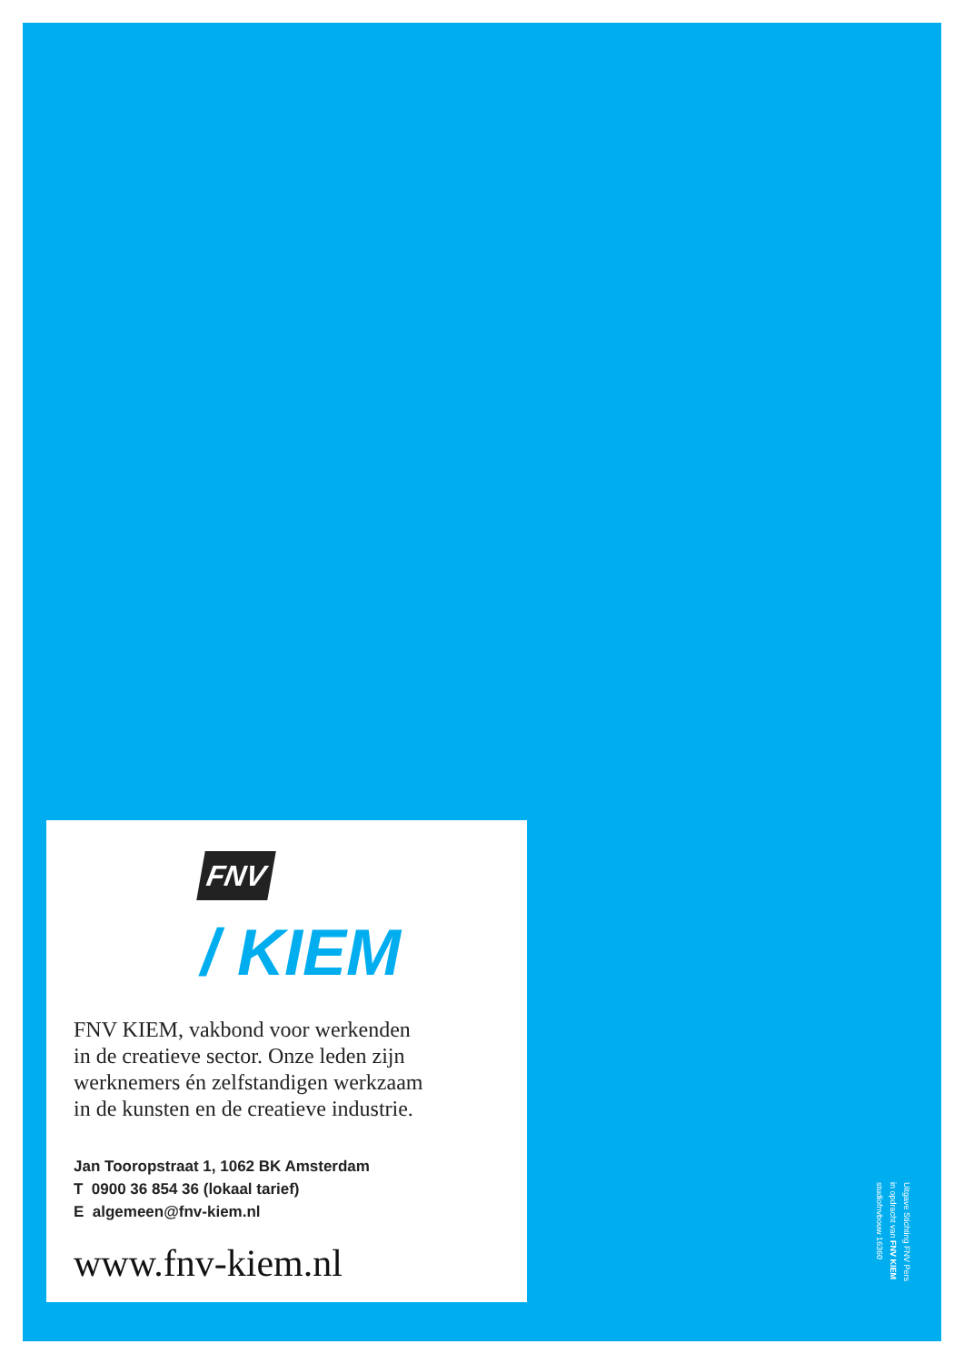FNV
/ KIEM
FNV KIEM, vakbond voor werkenden
in de creatieve sector. Onze leden zijn
werknemers én zelfstandigen werkzaam
in de kunsten en de creatieve industrie.
Jan Tooropstraat 1, 1062 BK Amsterdam
T 0900 36 854 36 (lokaal tarief)
E algemeen@fnv-kiem.nl
www.fnv-kiem.nl
Uitgave Stichting FNV Pers
in opdracht van FNV KIEM
studiofnvbouw 16360